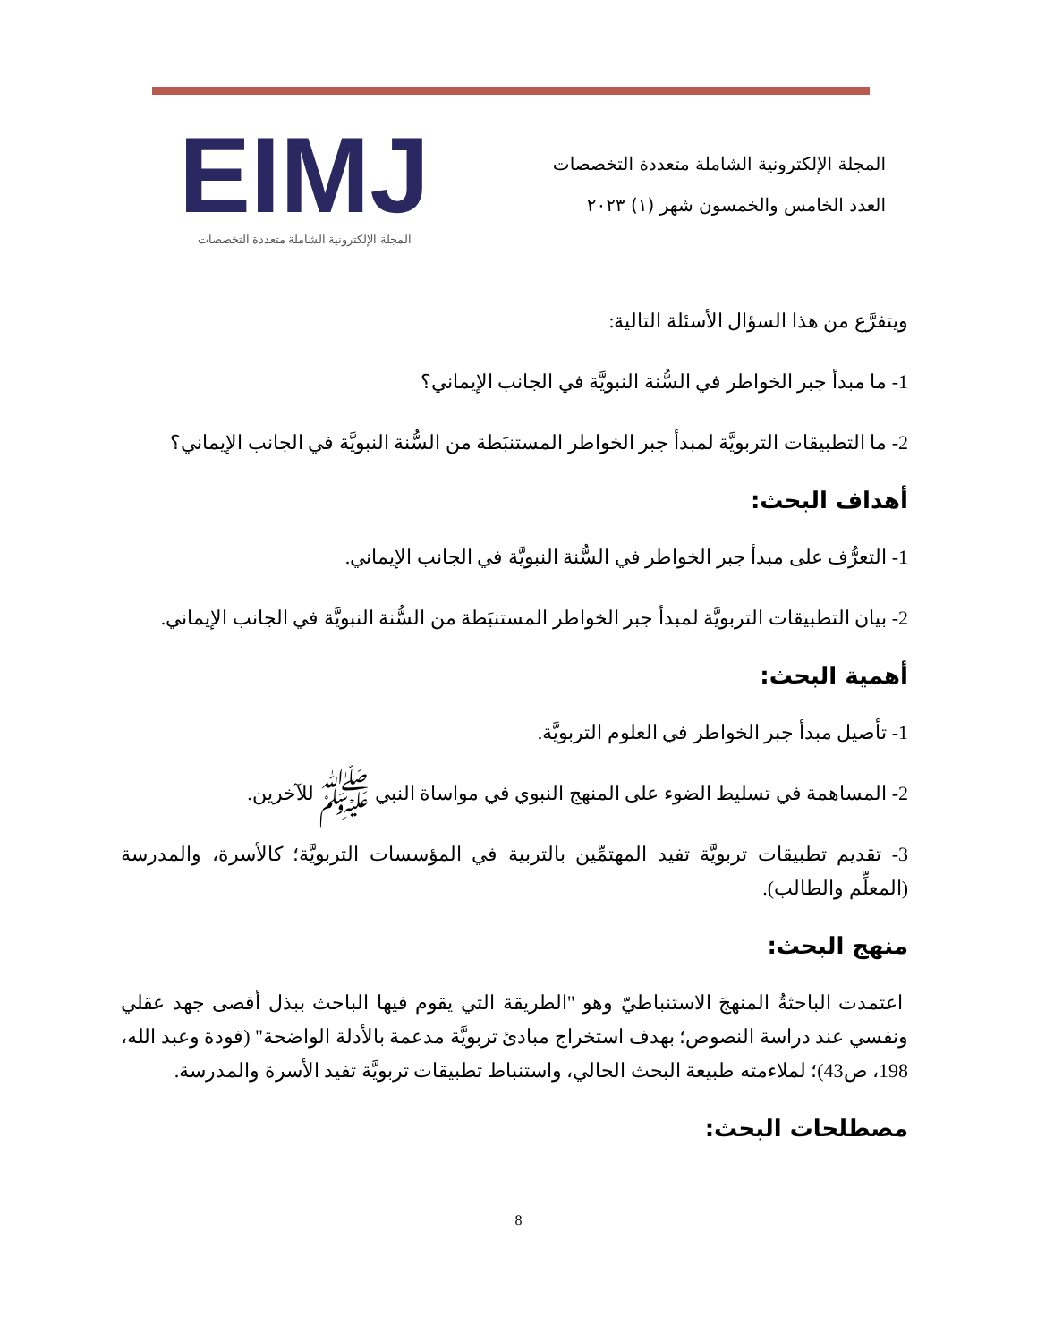المجلة الإلكترونية الشاملة متعددة التخصصات
العدد الخامس والخمسون شهر (١) ٢٠٢٣
EIMJ
المجلة الإلكترونية الشاملة متعددة التخصصات
ويتفرَّع من هذا السؤال الأسئلة التالية:
1- ما مبدأ جبر الخواطر في السُّنة النبويَّة في الجانب الإيماني؟
2- ما التطبيقات التربويَّة لمبدأ جبر الخواطر المستنبَطة من السُّنة النبويَّة في الجانب الإيماني؟
أهداف البحث:
1- التعرُّف على مبدأ جبر الخواطر في السُّنة النبويَّة في الجانب الإيماني.
2- بيان التطبيقات التربويَّة لمبدأ جبر الخواطر المستنبَطة من السُّنة النبويَّة في الجانب الإيماني.
أهمية البحث:
1- تأصيل مبدأ جبر الخواطر في العلوم التربويَّة.
2- المساهمة في تسليط الضوء على المنهج النبوي في مواساة النبي ﷺ للآخرين.
3- تقديم تطبيقات تربويَّة تفيد المهتمِّين بالتربية في المؤسسات التربويَّة؛ كالأسرة، والمدرسة (المعلِّم والطالب).
منهج البحث:
اعتمدت الباحثةُ المنهجَ الاستنباطيّ وهو "الطريقة التي يقوم فيها الباحث ببذل أقصى جهد عقلي ونفسي عند دراسة النصوص؛ بهدف استخراج مبادئ تربويَّة مدعمة بالأدلة الواضحة" (فودة وعبد الله، 198، ص43)؛ لملاءمته طبيعة البحث الحالي، واستنباط تطبيقات تربويَّة تفيد الأسرة والمدرسة.
مصطلحات البحث:
8